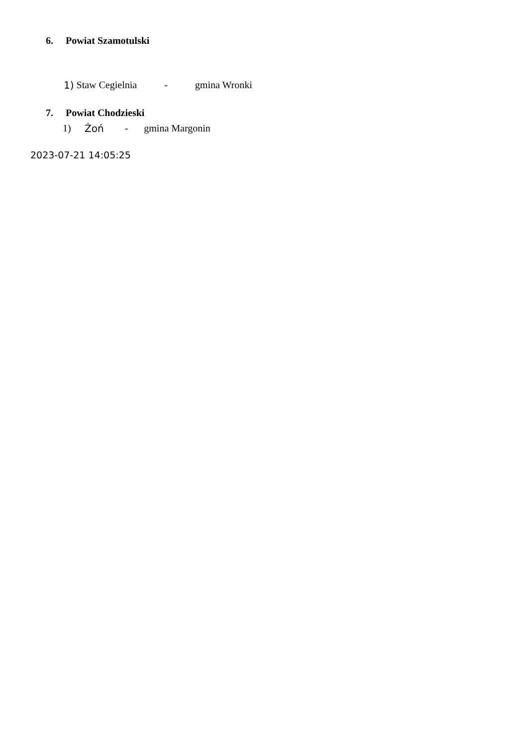6. Powiat Szamotulski
1) Staw Cegielnia - gmina Wronki
7. Powiat Chodzieski
1) Żoń - gmina Margonin
2023-07-21 14:05:25